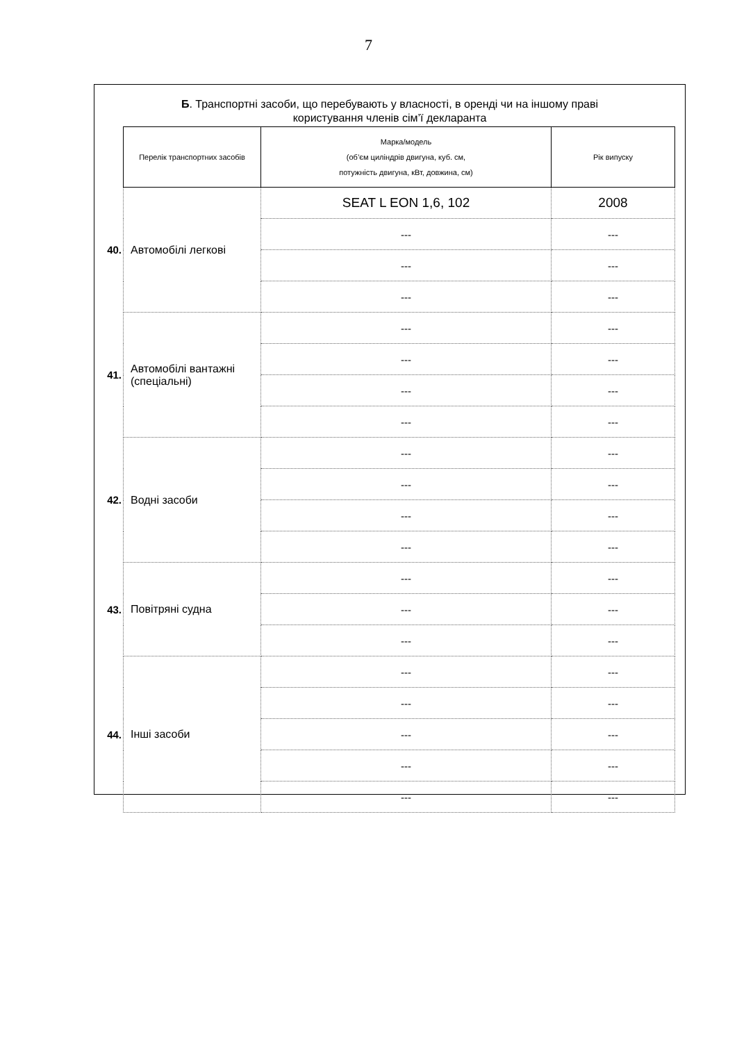7
Б. Транспортні засоби, що перебувають у власності, в оренді чи на іншому праві
користування членів сім’ї декларанта
| | Перелік транспортних засобів | Марка/модель (об’єм циліндрів двигуна, куб. см, потужність двигуна, кВт, довжина, см) | Рік випуску |
| 40. | Автомобілі легкові | SEAT L EON 1,6, 102 | 2008 |
| | | --- | --- |
| | | --- | --- |
| | | --- | --- |
| 41. | Автомобілі вантажні (спеціальні) | --- | --- |
| | | --- | --- |
| | | --- | --- |
| | | --- | --- |
| 42. | Водні засоби | --- | --- |
| | | --- | --- |
| | | --- | --- |
| | | --- | --- |
| 43. | Повітряні судна | --- | --- |
| | | --- | --- |
| | | --- | --- |
| 44. | Інші засоби | --- | --- |
| | | --- | --- |
| | | --- | --- |
| | | --- | --- |
| | | --- | --- |